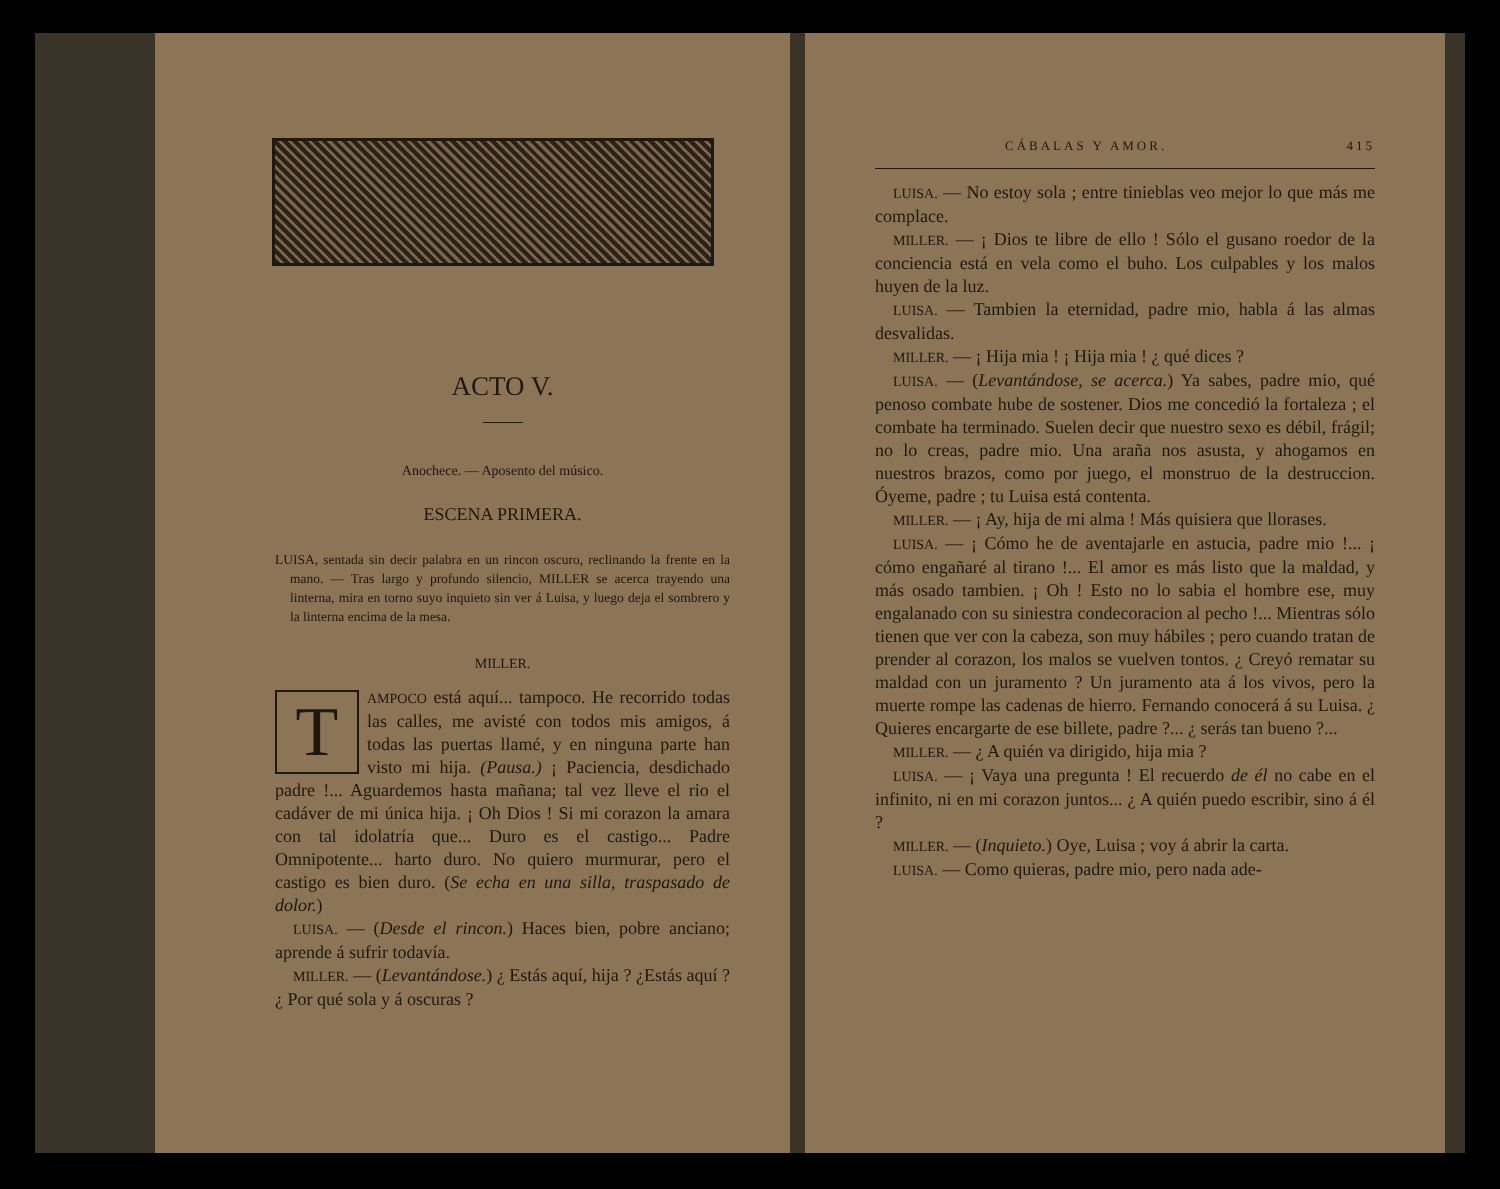ACTO V.
Anochece. — Aposento del músico.
ESCENA PRIMERA.
LUISA, sentada sin decir palabra en un rincon oscuro, reclinando la frente en la mano. — Tras largo y profundo silencio, MILLER se acerca trayendo una linterna, mira en torno suyo inquieto sin ver á Luisa, y luego deja el sombrero y la linterna encima de la mesa.
MILLER.
TAMPOCO está aquí... tampoco. He recorrido todas las calles, me avisté con todos mis amigos, á todas las puertas llamé, y en ninguna parte han visto mi hija. (Pausa.) ¡ Paciencia, desdichado padre !... Aguardemos hasta mañana; tal vez lleve el rio el cadáver de mi única hija. ¡ Oh Dios ! Si mi corazon la amara con tal idolatría que... Duro es el castigo... Padre Omnipotente... harto duro. No quiero murmurar, pero el castigo es bien duro. (Se echa en una silla, traspasado de dolor.)
LUISA. — (Desde el rincon.) Haces bien, pobre anciano; aprende á sufrir todavía.
MILLER. — (Levantándose.) ¿ Estás aquí, hija ? ¿Estás aquí ? ¿ Por qué sola y á oscuras ?
CÁBALAS Y AMOR. 415
LUISA. — No estoy sola ; entre tinieblas veo mejor lo que más me complace.
MILLER. — ¡ Dios te libre de ello ! Sólo el gusano roedor de la conciencia está en vela como el buho. Los culpables y los malos huyen de la luz.
LUISA. — Tambien la eternidad, padre mio, habla á las almas desvalidas.
MILLER. — ¡ Hija mia ! ¡ Hija mia ! ¿ qué dices ?
LUISA. — (Levantándose, se acerca.) Ya sabes, padre mio, qué penoso combate hube de sostener. Dios me concedió la fortaleza ; el combate ha terminado. Suelen decir que nuestro sexo es débil, frágil; no lo creas, padre mio. Una araña nos asusta, y ahogamos en nuestros brazos, como por juego, el monstruo de la destruccion. Óyeme, padre ; tu Luisa está contenta.
MILLER. — ¡ Ay, hija de mi alma ! Más quisiera que llorases.
LUISA. — ¡ Cómo he de aventajarle en astucia, padre mio !... ¡ cómo engañaré al tirano !... El amor es más listo que la maldad, y más osado tambien. ¡ Oh ! Esto no lo sabia el hombre ese, muy engalanado con su siniestra condecoracion al pecho !... Mientras sólo tienen que ver con la cabeza, son muy hábiles ; pero cuando tratan de prender al corazon, los malos se vuelven tontos. ¿ Creyó rematar su maldad con un juramento ? Un juramento ata á los vivos, pero la muerte rompe las cadenas de hierro. Fernando conocerá á su Luisa. ¿ Quieres encargarte de ese billete, padre ?... ¿ serás tan bueno ?...
MILLER. — ¿ A quién va dirigido, hija mia ?
LUISA. — ¡ Vaya una pregunta ! El recuerdo de él no cabe en el infinito, ni en mi corazon juntos... ¿ A quién puedo escribir, sino á él ?
MILLER. — (Inquieto.) Oye, Luisa ; voy á abrir la carta.
LUISA. — Como quieras, padre mio, pero nada ade-